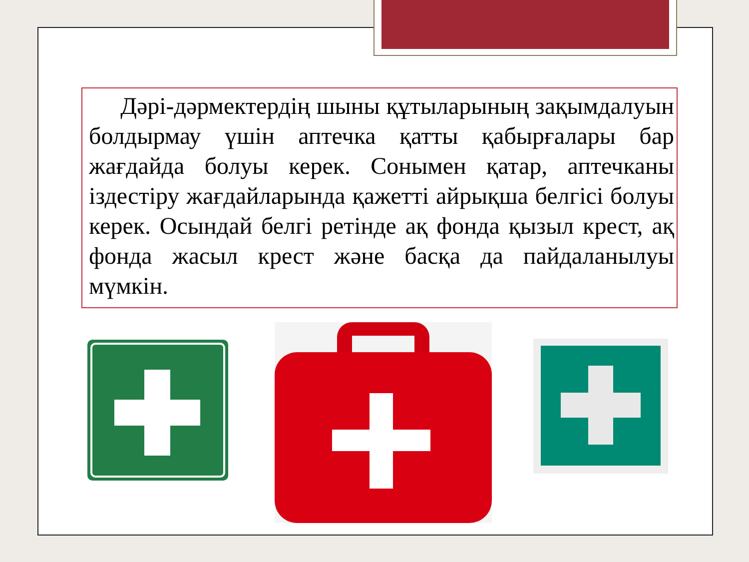Дәрі-дәрмектердің шыны құтыларының зақымдалуын болдырмау үшін аптечка қатты қабырғалары бар жағдайда болуы керек. Сонымен қатар, аптечканы іздестіру жағдайларында қажетті айрықша белгісі болуы керек. Осындай белгі ретінде ақ фонда қызыл крест, ақ фонда жасыл крест және басқа да пайдаланылуы мүмкін.